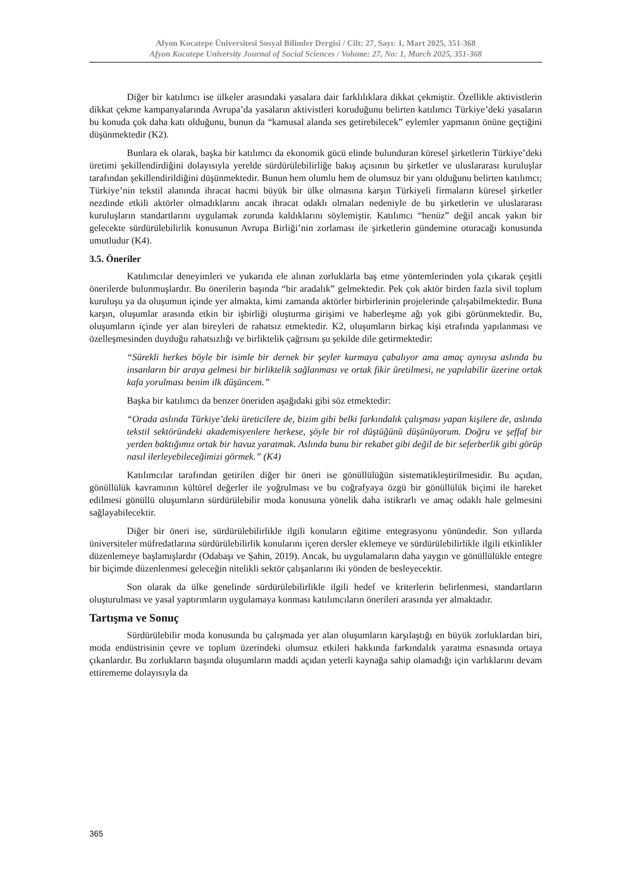Afyon Kocatepe Üniversitesi Sosyal Bilimler Dergisi / Cilt: 27, Sayı: 1, Mart 2025, 351-368
Afyon Kocatepe University Journal of Social Sciences / Volume: 27, No: 1, March 2025, 351-368
Diğer bir katılımcı ise ülkeler arasındaki yasalara dair farklılıklara dikkat çekmiştir. Özellikle aktivistlerin dikkat çekme kampanyalarında Avrupa’da yasaların aktivistleri koruduğunu belirten katılımcı Türkiye’deki yasaların bu konuda çok daha katı olduğunu, bunun da “kamusal alanda ses getirebilecek” eylemler yapmanın önüne geçtiğini düşünmektedir (K2).
Bunlara ek olarak, başka bir katılımcı da ekonomik gücü elinde bulunduran küresel şirketlerin Türkiye’deki üretimi şekillendirdiğini dolayısıyla yerelde sürdürülebilirliğe bakış açısının bu şirketler ve uluslararası kuruluşlar tarafından şekillendirildiğini düşünmektedir. Bunun hem olumlu hem de olumsuz bir yanı olduğunu belirten katılımcı; Türkiye’nin tekstil alanında ihracat hacmi büyük bir ülke olmasına karşın Türkiyeli firmaların küresel şirketler nezdinde etkili aktörler olmadıklarını ancak ihracat odaklı olmaları nedeniyle de bu şirketlerin ve uluslararası kuruluşların standartlarını uygulamak zorunda kaldıklarını söylemiştir. Katılımcı “henüz” değil ancak yakın bir gelecekte sürdürülebilirlik konusunun Avrupa Birliği’nin zorlaması ile şirketlerin gündemine oturacağı konusunda umutludur (K4).
3.5. Öneriler
Katılımcılar deneyimleri ve yukarıda ele alınan zorluklarla baş etme yöntemlerinden yola çıkarak çeşitli önerilerde bulunmuşlardır. Bu önerilerin başında “bir aradalık” gelmektedir. Pek çok aktör birden fazla sivil toplum kuruluşu ya da oluşumun içinde yer almakta, kimi zamanda aktörler birbirlerinin projelerinde çalışabilmektedir. Buna karşın, oluşumlar arasında etkin bir işbirliği oluşturma girişimi ve haberleşme ağı yok gibi görünmektedir. Bu, oluşumların içinde yer alan bireyleri de rahatsız etmektedir. K2, oluşumların birkaç kişi etrafında yapılanması ve özelleşmesinden duyduğu rahatsızlığı ve birliktelik çağrısını şu şekilde dile getirmektedir:
“Sürekli herkes böyle bir isimle bir dernek bir şeyler kurmaya çabalıyor ama amaç aynıysa aslında bu insanların bir araya gelmesi bir birliktelik sağlanması ve ortak fikir üretilmesi, ne yapılabilir üzerine ortak kafa yorulması benim ilk düşüncem.”
Başka bir katılımcı da benzer öneriden aşağıdaki gibi söz etmektedir:
“Orada aslında Türkiye’deki üreticilere de, bizim gibi belki farkındalık çalışması yapan kişilere de, aslında tekstil sektöründeki akademisyenlere herkese, şöyle bir rol düştüğünü düşünüyorum. Doğru ve şeffaf bir yerden baktığımız ortak bir havuz yaratmak. Aslında bunu bir rekabet gibi değil de bir seferberlik gibi görüp nasıl ilerleyebileceğimizi görmek.” (K4)
Katılımcılar tarafından getirilen diğer bir öneri ise gönüllülüğün sistematikleştirilmesidir. Bu açıdan, gönüllülük kavramının kültürel değerler ile yoğrulması ve bu coğrafyaya özgü bir gönüllülük biçimi ile hareket edilmesi gönüllü oluşumların sürdürülebilir moda konusuna yönelik daha istikrarlı ve amaç odaklı hale gelmesini sağlayabilecektir.
Diğer bir öneri ise, sürdürülebilirlikle ilgili konuların eğitime entegrasyonu yönündedir. Son yıllarda üniversiteler müfredatlarına sürdürülebilirlik konularını içeren dersler eklemeye ve sürdürülebilirlikle ilgili etkinlikler düzenlemeye başlamışlardır (Odabaşı ve Şahin, 2019). Ancak, bu uygulamaların daha yaygın ve gönüllülükle entegre bir biçimde düzenlenmesi geleceğin nitelikli sektör çalışanlarını iki yönden de besleyecektir.
Son olarak da ülke genelinde sürdürülebilirlikle ilgili hedef ve kriterlerin belirlenmesi, standartların oluşturulması ve yasal yaptırımların uygulamaya konması katılımcıların önerileri arasında yer almaktadır.
Tartışma ve Sonuç
Sürdürülebilir moda konusunda bu çalışmada yer alan oluşumların karşılaştığı en büyük zorluklardan biri, moda endüstrisinin çevre ve toplum üzerindeki olumsuz etkileri hakkında farkındalık yaratma esnasında ortaya çıkanlardır. Bu zorlukların başında oluşumların maddi açıdan yeterli kaynağa sahip olamadığı için varlıklarını devam ettirememe dolayısıyla da
365